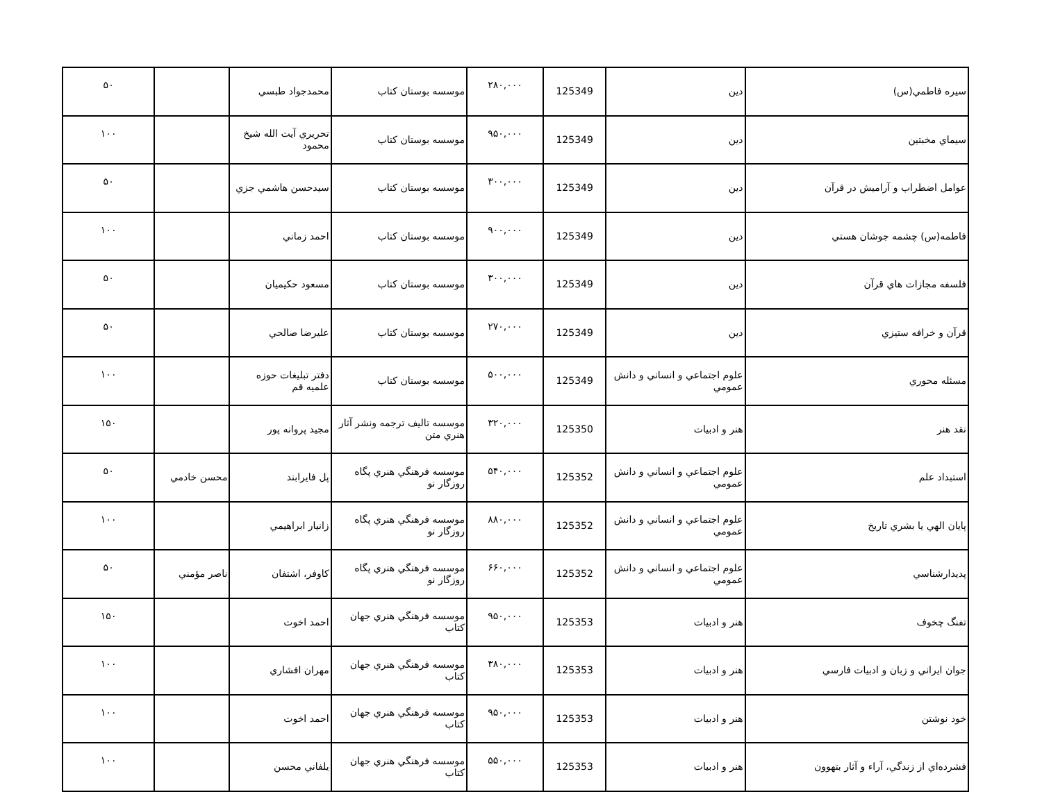| سيره فاطمي(س) | دين | 125349 | ۲۸۰,۰۰۰ | موسسه بوستان کتاب | محمدجواد طبسي | | ۵۰ |
| سيماي مخبتين | دين | 125349 | ۹۵۰,۰۰۰ | موسسه بوستان کتاب | تحريري آيت الله شيخ محمود | | ۱۰۰ |
| عوامل اضطراب و آرامیش در قرآن | دين | 125349 | ۳۰۰,۰۰۰ | موسسه بوستان کتاب | سيدحسن هاشمي جزي | | ۵۰ |
| فاطمه(س) چشمه جوشان هستي | دين | 125349 | ۹۰۰,۰۰۰ | موسسه بوستان کتاب | احمد زماني | | ۱۰۰ |
| فلسفه مجازات هاي قرآن | دين | 125349 | ۳۰۰,۰۰۰ | موسسه بوستان کتاب | مسعود حکيميان | | ۵۰ |
| قرآن و خرافه ستيزي | دين | 125349 | ۲۷۰,۰۰۰ | موسسه بوستان کتاب | عليرضا صالحي | | ۵۰ |
| مسئله محوري | علوم اجتماعي و انساني و دانش عمومي | 125349 | ۵۰۰,۰۰۰ | موسسه بوستان کتاب | دفتر تبليغات حوزه علميه قم | | ۱۰۰ |
| نقد هنر | هنر و ادبيات | 125350 | ۳۲۰,۰۰۰ | موسسه تاليف ترجمه ونشر آثار هنري متن | مجيد پروانه پور | | ۱۵۰ |
| استبداد علم | علوم اجتماعي و انساني و دانش عمومي | 125352 | ۵۴۰,۰۰۰ | موسسه فرهنگي هنري پگاه روزگار نو | پل فايرابند | محسن خادمي | ۵۰ |
| پايان الهي يا بشري تاريخ | علوم اجتماعي و انساني و دانش عمومي | 125352 | ۸۸۰,۰۰۰ | موسسه فرهنگي هنري پگاه روزگار نو | زانيار ابراهيمي | | ۱۰۰ |
| پديدارشناسي | علوم اجتماعي و انساني و دانش عمومي | 125352 | ۶۶۰,۰۰۰ | موسسه فرهنگي هنري پگاه روزگار نو | کاوفر، اشتفان | ناصر مؤمني | ۵۰ |
| تفنگ چخوف | هنر و ادبيات | 125353 | ۹۵۰,۰۰۰ | موسسه فرهنگي هنري جهان کتاب | احمد اخوت | | ۱۵۰ |
| جوان ايراني و زبان و ادبيات فارسي | هنر و ادبيات | 125353 | ۳۸۰,۰۰۰ | موسسه فرهنگي هنري جهان کتاب | مهران افشاري | | ۱۰۰ |
| خود نوشتن | هنر و ادبيات | 125353 | ۹۵۰,۰۰۰ | موسسه فرهنگي هنري جهان کتاب | احمد اخوت | | ۱۰۰ |
| فشرده‌اي از زندگي، آراء و آثار بتهوون | هنر و ادبيات | 125353 | ۵۵۰,۰۰۰ | موسسه فرهنگي هنري جهان کتاب | يلفاني محسن | | ۱۰۰ |